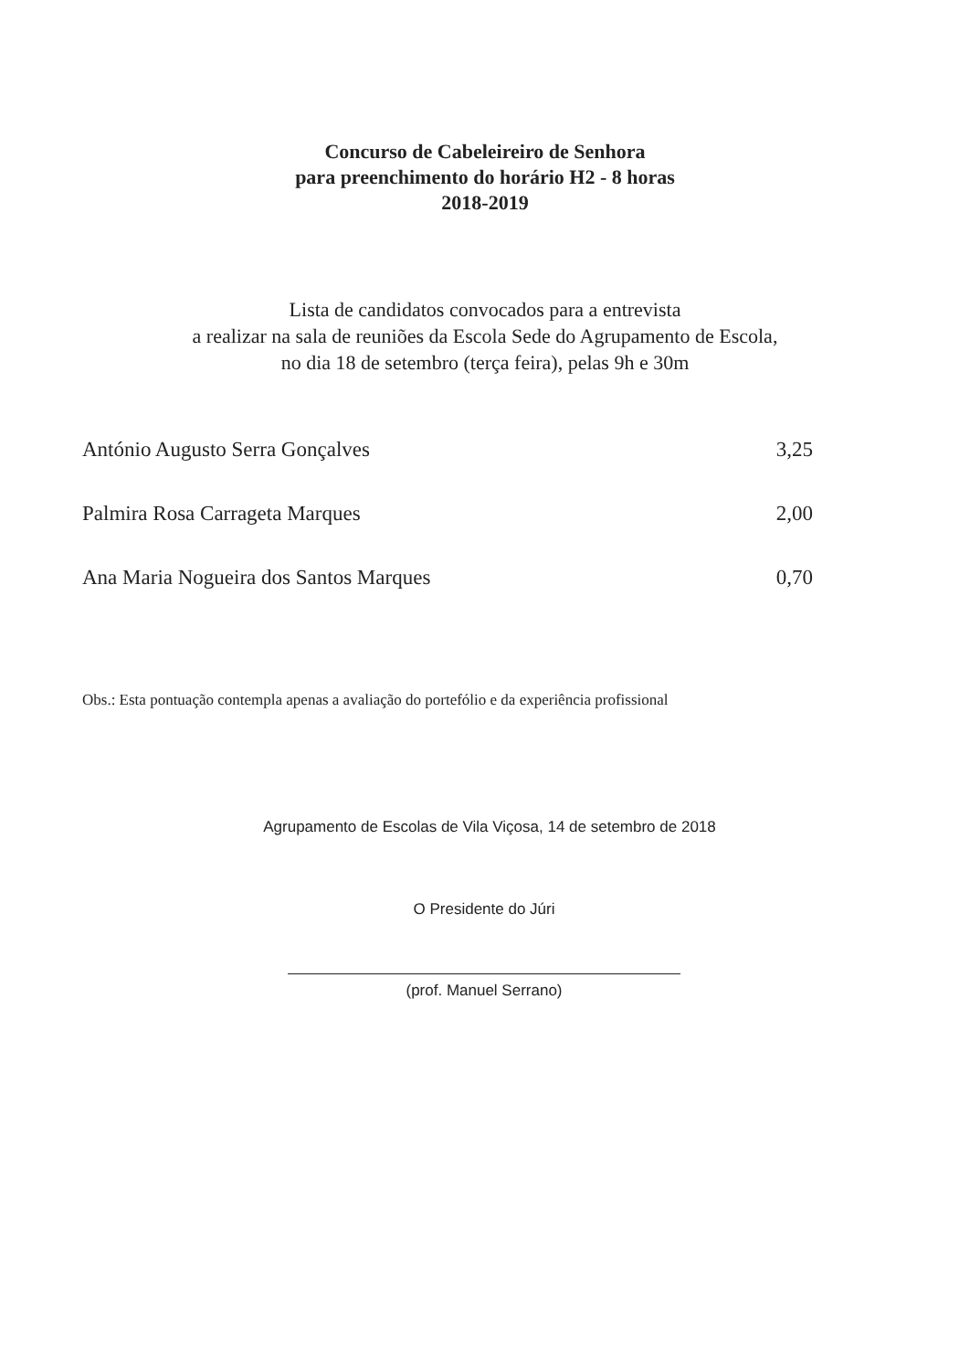Concurso de Cabeleireiro de Senhora
para preenchimento do horário H2 - 8 horas
2018-2019
Lista de candidatos convocados para a entrevista
a realizar na sala de reuniões da Escola Sede do Agrupamento de Escola,
no dia 18 de setembro (terça feira), pelas 9h e 30m
| António Augusto Serra Gonçalves | 3,25 |
| Palmira Rosa Carrageta Marques | 2,00 |
| Ana Maria Nogueira dos Santos Marques | 0,70 |
Obs.: Esta pontuação contempla apenas a avaliação do portefólio e da experiência profissional
Agrupamento de Escolas de Vila Viçosa, 14 de setembro de 2018
O Presidente do Júri
(prof. Manuel Serrano)